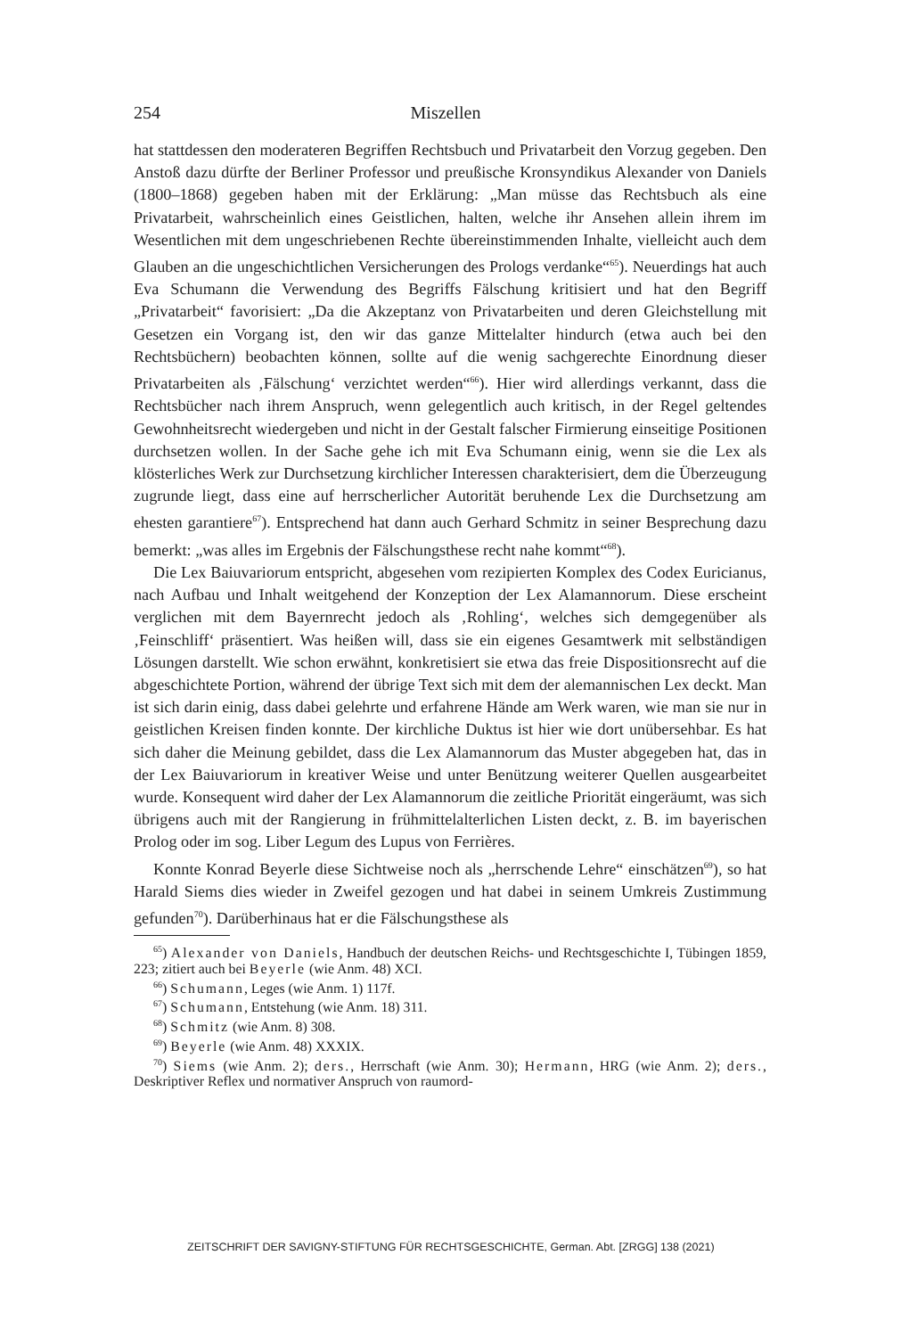254 Miszellen
hat stattdessen den moderateren Begriffen Rechtsbuch und Privatarbeit den Vorzug gegeben. Den Anstoß dazu dürfte der Berliner Professor und preußische Kronsyndikus Alexander von Daniels (1800–1868) gegeben haben mit der Erklärung: „Man müsse das Rechtsbuch als eine Privatarbeit, wahrscheinlich eines Geistlichen, halten, welche ihr Ansehen allein ihrem im Wesentlichen mit dem ungeschriebenen Rechte übereinstimmenden Inhalte, vielleicht auch dem Glauben an die ungeschichtlichen Versicherungen des Prologs verdanke“<sup>65</sup>). Neuerdings hat auch Eva Schumann die Verwendung des Begriffs Fälschung kritisiert und hat den Begriff „Privatarbeit“ favorisiert: „Da die Akzeptanz von Privatarbeiten und deren Gleichstellung mit Gesetzen ein Vorgang ist, den wir das ganze Mittelalter hindurch (etwa auch bei den Rechtsbüchern) beobachten können, sollte auf die wenig sachgerechte Einordnung dieser Privatarbeiten als ‚Fälschung‘ verzichtet werden“<sup>66</sup>). Hier wird allerdings verkannt, dass die Rechtsbücher nach ihrem Anspruch, wenn gelegentlich auch kritisch, in der Regel geltendes Gewohnheitsrecht wiedergeben und nicht in der Gestalt falscher Firmierung einseitige Positionen durchsetzen wollen. In der Sache gehe ich mit Eva Schumann einig, wenn sie die Lex als klösterliches Werk zur Durchsetzung kirchlicher Interessen charakterisiert, dem die Überzeugung zugrunde liegt, dass eine auf herrscherlicher Autorität beruhende Lex die Durchsetzung am ehesten garantiere<sup>67</sup>). Entsprechend hat dann auch Gerhard Schmitz in seiner Besprechung dazu bemerkt: „was alles im Ergebnis der Fälschungsthese recht nahe kommt“<sup>68</sup>).
Die Lex Baiuvariorum entspricht, abgesehen vom rezipierten Komplex des Codex Euricianus, nach Aufbau und Inhalt weitgehend der Konzeption der Lex Alamannorum. Diese erscheint verglichen mit dem Bayernrecht jedoch als ‚Rohling‘, welches sich demgegenüber als ‚Feinschliff‘ präsentiert. Was heißen will, dass sie ein eigenes Gesamtwerk mit selbständigen Lösungen darstellt. Wie schon erwähnt, konkretisiert sie etwa das freie Dispositionsrecht auf die abgeschichtete Portion, während der übrige Text sich mit dem der alemannischen Lex deckt. Man ist sich darin einig, dass dabei gelehrte und erfahrene Hände am Werk waren, wie man sie nur in geistlichen Kreisen finden konnte. Der kirchliche Duktus ist hier wie dort unübersehbar. Es hat sich daher die Meinung gebildet, dass die Lex Alamannorum das Muster abgegeben hat, das in der Lex Baiuvariorum in kreativer Weise und unter Benützung weiterer Quellen ausgearbeitet wurde. Konsequent wird daher der Lex Alamannorum die zeitliche Priorität eingeräumt, was sich übrigens auch mit der Rangierung in frühmittelalterlichen Listen deckt, z. B. im bayerischen Prolog oder im sog. Liber Legum des Lupus von Ferrières.
Konnte Konrad Beyerle diese Sichtweise noch als „herrschende Lehre“ einschätzen<sup>69</sup>), so hat Harald Siems dies wieder in Zweifel gezogen und hat dabei in seinem Umkreis Zustimmung gefunden<sup>70</sup>). Darüberhinaus hat er die Fälschungsthese als
<sup>65</sup>) Alexander von Daniels, Handbuch der deutschen Reichs- und Rechtsgeschichte I, Tübingen 1859, 223; zitiert auch bei Beyerle (wie Anm. 48) XCI.
<sup>66</sup>) Schumann, Leges (wie Anm. 1) 117f.
<sup>67</sup>) Schumann, Entstehung (wie Anm. 18) 311.
<sup>68</sup>) Schmitz (wie Anm. 8) 308.
<sup>69</sup>) Beyerle (wie Anm. 48) XXXIX.
<sup>70</sup>) Siems (wie Anm. 2); ders., Herrschaft (wie Anm. 30); Hermann, HRG (wie Anm. 2); ders., Deskriptiver Reflex und normativer Anspruch von raumord-
ZEITSCHRIFT DER SAVIGNY-STIFTUNG FÜR RECHTSGESCHICHTE, German. Abt. [ZRGG] 138 (2021)